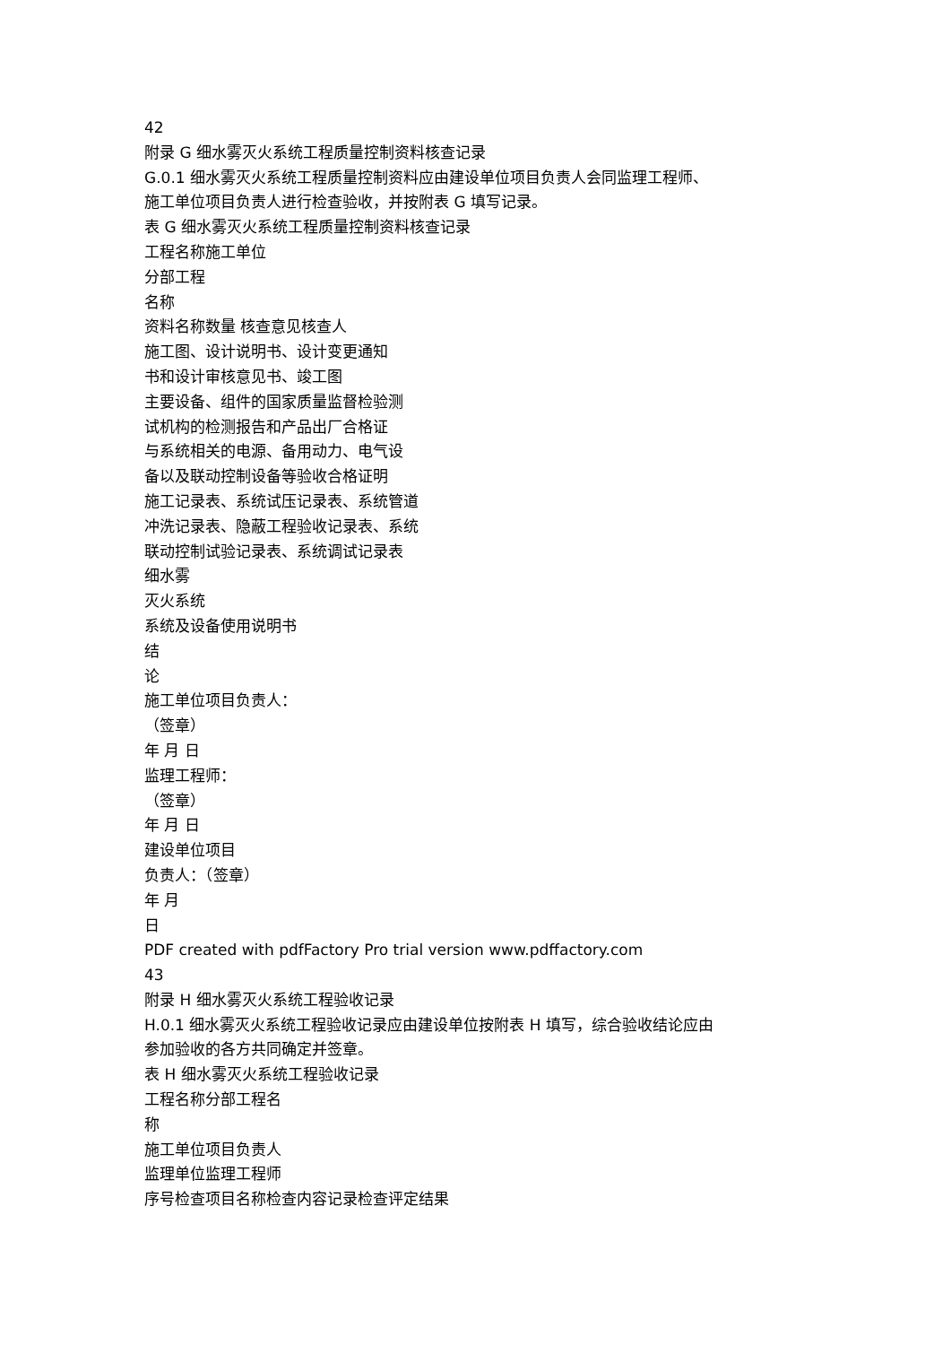42
附录 G 细水雾灭火系统工程质量控制资料核查记录
G.0.1 细水雾灭火系统工程质量控制资料应由建设单位项目负责人会同监理工程师、
施工单位项目负责人进行检查验收，并按附表 G 填写记录。
表 G 细水雾灭火系统工程质量控制资料核查记录
工程名称施工单位
分部工程
名称
资料名称数量 核查意见核查人
施工图、设计说明书、设计变更通知
书和设计审核意见书、竣工图
主要设备、组件的国家质量监督检验测
试机构的检测报告和产品出厂合格证
与系统相关的电源、备用动力、电气设
备以及联动控制设备等验收合格证明
施工记录表、系统试压记录表、系统管道
冲洗记录表、隐蔽工程验收记录表、系统
联动控制试验记录表、系统调试记录表
细水雾
灭火系统
系统及设备使用说明书
结
论
施工单位项目负责人：
（签章）
年 月 日
监理工程师：
（签章）
年 月 日
建设单位项目
负责人：（签章）
年 月
日
PDF created with pdfFactory Pro trial version www.pdffactory.com
43
附录 H 细水雾灭火系统工程验收记录
H.0.1 细水雾灭火系统工程验收记录应由建设单位按附表 H 填写，综合验收结论应由
参加验收的各方共同确定并签章。
表 H 细水雾灭火系统工程验收记录
工程名称分部工程名
称
施工单位项目负责人
监理单位监理工程师
序号检查项目名称检查内容记录检查评定结果